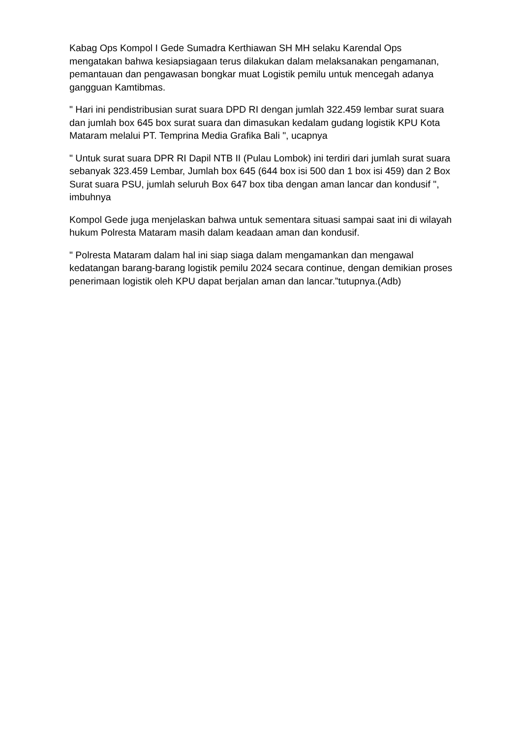Kabag Ops Kompol I Gede Sumadra Kerthiawan SH MH selaku Karendal Ops mengatakan bahwa kesiapsiagaan terus dilakukan dalam melaksanakan pengamanan, pemantauan dan pengawasan bongkar muat Logistik pemilu untuk mencegah adanya gangguan Kamtibmas.
" Hari ini pendistribusian surat suara DPD RI dengan jumlah 322.459 lembar surat suara dan jumlah box 645 box surat suara dan dimasukan kedalam gudang logistik KPU Kota Mataram melalui PT. Temprina Media Grafika Bali ", ucapnya
" Untuk surat suara DPR RI Dapil NTB II (Pulau Lombok) ini terdiri dari jumlah surat suara sebanyak 323.459 Lembar, Jumlah box 645 (644 box isi 500 dan 1 box isi 459) dan 2 Box Surat suara PSU, jumlah seluruh Box 647 box tiba dengan aman lancar dan kondusif ", imbuhnya
Kompol Gede juga menjelaskan bahwa untuk sementara situasi sampai saat ini di wilayah hukum Polresta Mataram masih dalam keadaan aman dan kondusif.
" Polresta Mataram dalam hal ini siap siaga dalam mengamankan dan mengawal kedatangan barang-barang logistik pemilu 2024 secara continue, dengan demikian proses penerimaan logistik oleh KPU dapat berjalan aman dan lancar.”tutupnya.(Adb)